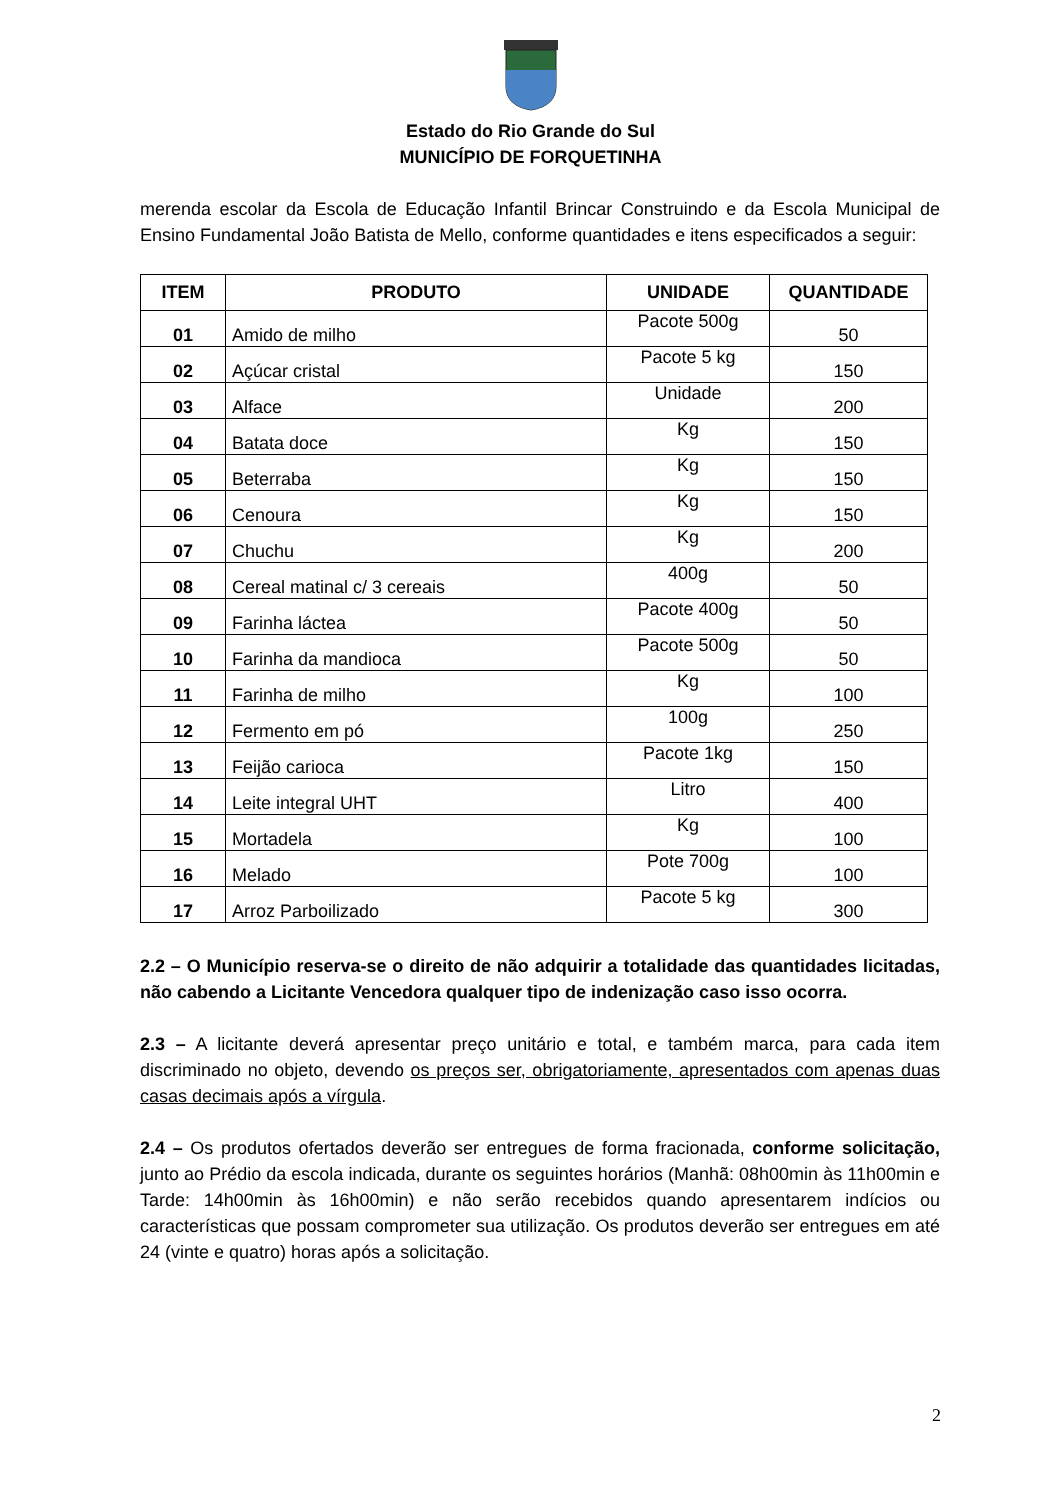Estado do Rio Grande do Sul
MUNICÍPIO DE FORQUETINHA
merenda escolar da Escola de Educação Infantil Brincar Construindo e da Escola Municipal de Ensino Fundamental João Batista de Mello, conforme quantidades e itens especificados a seguir:
| ITEM | PRODUTO | UNIDADE | QUANTIDADE |
| --- | --- | --- | --- |
| 01 | Amido de milho | Pacote 500g | 50 |
| 02 | Açúcar cristal | Pacote 5 kg | 150 |
| 03 | Alface | Unidade | 200 |
| 04 | Batata doce | Kg | 150 |
| 05 | Beterraba | Kg | 150 |
| 06 | Cenoura | Kg | 150 |
| 07 | Chuchu | Kg | 200 |
| 08 | Cereal matinal c/ 3 cereais | 400g | 50 |
| 09 | Farinha láctea | Pacote 400g | 50 |
| 10 | Farinha da mandioca | Pacote 500g | 50 |
| 11 | Farinha de milho | Kg | 100 |
| 12 | Fermento em pó | 100g | 250 |
| 13 | Feijão carioca | Pacote 1kg | 150 |
| 14 | Leite integral UHT | Litro | 400 |
| 15 | Mortadela | Kg | 100 |
| 16 | Melado | Pote 700g | 100 |
| 17 | Arroz Parboilizado | Pacote 5 kg | 300 |
2.2 – O Município reserva-se o direito de não adquirir a totalidade das quantidades licitadas, não cabendo a Licitante Vencedora qualquer tipo de indenização caso isso ocorra.
2.3 – A licitante deverá apresentar preço unitário e total, e também marca, para cada item discriminado no objeto, devendo os preços ser, obrigatoriamente, apresentados com apenas duas casas decimais após a vírgula.
2.4 – Os produtos ofertados deverão ser entregues de forma fracionada, conforme solicitação, junto ao Prédio da escola indicada, durante os seguintes horários (Manhã: 08h00min às 11h00min e Tarde: 14h00min às 16h00min) e não serão recebidos quando apresentarem indícios ou características que possam comprometer sua utilização. Os produtos deverão ser entregues em até 24 (vinte e quatro) horas após a solicitação.
2